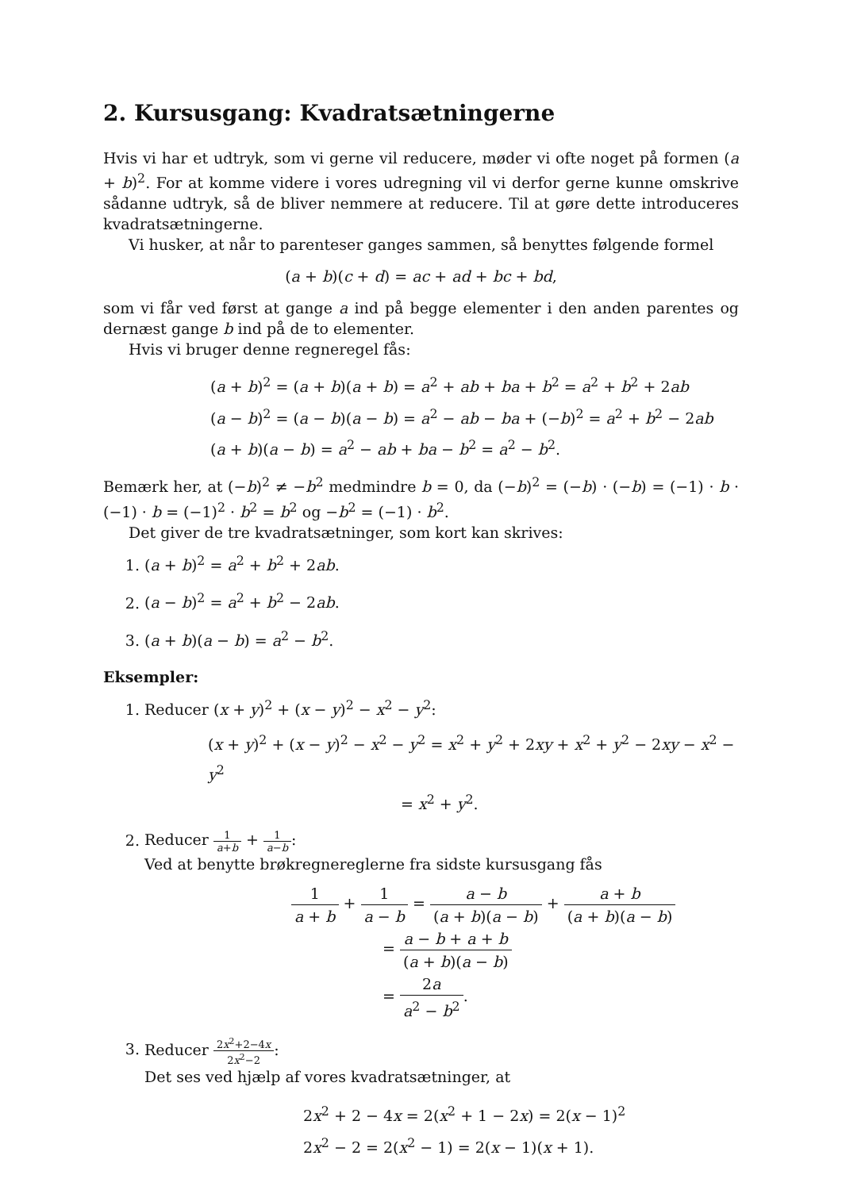2. Kursusgang: Kvadratsætningerne
Hvis vi har et udtryk, som vi gerne vil reducere, møder vi ofte noget på formen (a + b)<sup>2</sup>. For at komme videre i vores udregning vil vi derfor gerne kunne omskrive sådanne udtryk, så de bliver nemmere at reducere. Til at gøre dette introduceres kvadratsætningerne.
Vi husker, at når to parenteser ganges sammen, så benyttes følgende formel
(a + b)(c + d) = ac + ad + bc + bd,
som vi får ved først at gange a ind på begge elementer i den anden parentes og dernæst gange b ind på de to elementer.
Hvis vi bruger denne regneregel fås:
(a + b)<sup>2</sup> = (a + b)(a + b) = a<sup>2</sup> + ab + ba + b<sup>2</sup> = a<sup>2</sup> + b<sup>2</sup> + 2ab
(a − b)<sup>2</sup> = (a − b)(a − b) = a<sup>2</sup> − ab − ba + (−b)<sup>2</sup> = a<sup>2</sup> + b<sup>2</sup> − 2ab
(a + b)(a − b) = a<sup>2</sup> − ab + ba − b<sup>2</sup> = a<sup>2</sup> − b<sup>2</sup>.
Bemærk her, at (−b)<sup>2</sup> ≠ −b<sup>2</sup> medmindre b = 0, da (−b)<sup>2</sup> = (−b) · (−b) = (−1) · b · (−1) · b = (−1)<sup>2</sup> · b<sup>2</sup> = b<sup>2</sup> og −b<sup>2</sup> = (−1) · b<sup>2</sup>.
Det giver de tre kvadratsætninger, som kort kan skrives:
1. (a + b)<sup>2</sup> = a<sup>2</sup> + b<sup>2</sup> + 2ab.
2. (a − b)<sup>2</sup> = a<sup>2</sup> + b<sup>2</sup> − 2ab.
3. (a + b)(a − b) = a<sup>2</sup> − b<sup>2</sup>.
Eksempler:
1. Reducer (x + y)<sup>2</sup> + (x − y)<sup>2</sup> − x<sup>2</sup> − y<sup>2</sup>:
(x + y)<sup>2</sup> + (x − y)<sup>2</sup> − x<sup>2</sup> − y<sup>2</sup> = x<sup>2</sup> + y<sup>2</sup> + 2xy + x<sup>2</sup> + y<sup>2</sup> − 2xy − x<sup>2</sup> − y<sup>2</sup>
= x<sup>2</sup> + y<sup>2</sup>.
2. Reducer 1 a+b + 1 a−b:
Ved at benytte brøkregnereglerne fra sidste kursusgang fås
1 a + b + 1 a − b = a − b (a + b)(a − b) + a + b (a + b)(a − b)
= a − b + a + b (a + b)(a − b)
= 2a a<sup>2</sup> − b<sup>2</sup>.
3. Reducer 2x<sup>2</sup>+2−4x 2x<sup>2</sup>−2:
Det ses ved hjælp af vores kvadratsætninger, at
2x<sup>2</sup> + 2 − 4x = 2(x<sup>2</sup> + 1 − 2x) = 2(x − 1)<sup>2</sup>
2x<sup>2</sup> − 2 = 2(x<sup>2</sup> − 1) = 2(x − 1)(x + 1).